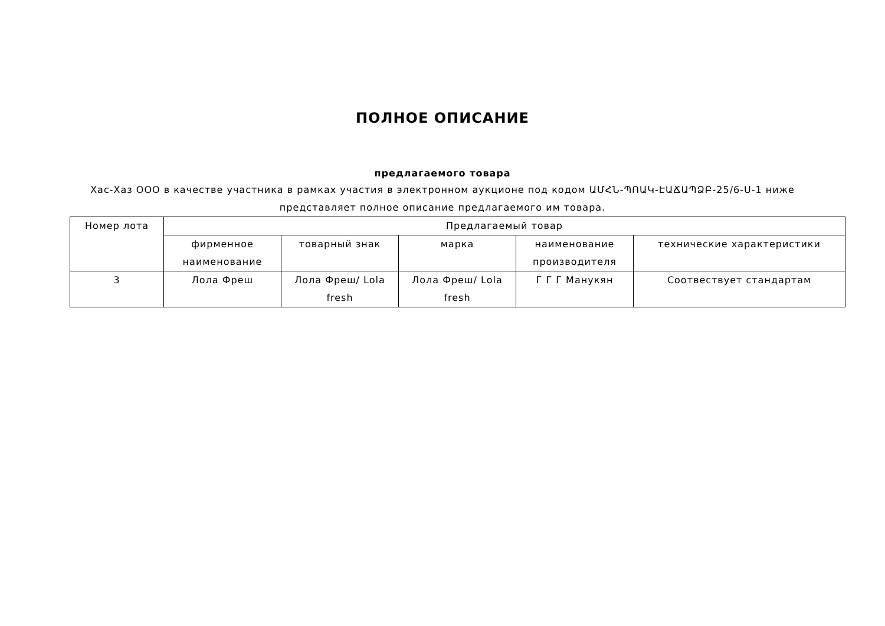ПОЛНОЕ ОПИСАНИЕ
предлагаемого товара
Хас-Хаз ООО в качестве участника в рамках участия в электронном аукционе под кодом ԱՄՀՆ-ՊՈԱԿ-ԷԱՃԱՊՁԲ-25/6-Ս-1 ниже представляет полное описание предлагаемого им товара.
| Номер лота | Предлагаемый товар | | | | |
| --- | --- | --- | --- | --- | --- |
| | фирменное наименование | товарный знак | марка | наименование производителя | технические характеристики |
| 3 | Лола Фреш | Лола Фреш/ Lola fresh | Лола Фреш/ Lola fresh | Г Г Г Манукян | Соотвествует стандартам |